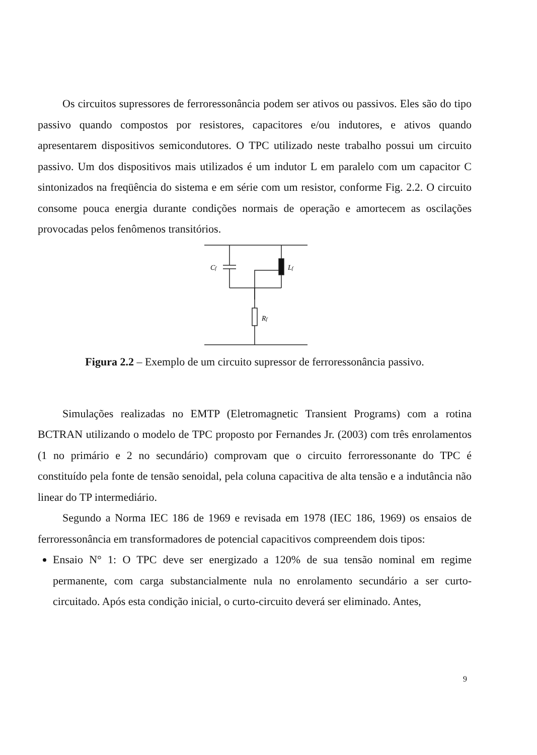Os circuitos supressores de ferroressonância podem ser ativos ou passivos. Eles são do tipo passivo quando compostos por resistores, capacitores e/ou indutores, e ativos quando apresentarem dispositivos semicondutores. O TPC utilizado neste trabalho possui um circuito passivo. Um dos dispositivos mais utilizados é um indutor L em paralelo com um capacitor C sintonizados na freqüência do sistema e em série com um resistor, conforme Fig. 2.2. O circuito consome pouca energia durante condições normais de operação e amortecem as oscilações provocadas pelos fenômenos transitórios.
Cf
Lf
Rf
Figura 2.2 – Exemplo de um circuito supressor de ferroressonância passivo.
Simulações realizadas no EMTP (Eletromagnetic Transient Programs) com a rotina BCTRAN utilizando o modelo de TPC proposto por Fernandes Jr. (2003) com três enrolamentos (1 no primário e 2 no secundário) comprovam que o circuito ferroressonante do TPC é constituído pela fonte de tensão senoidal, pela coluna capacitiva de alta tensão e a indutância não linear do TP intermediário.
Segundo a Norma IEC 186 de 1969 e revisada em 1978 (IEC 186, 1969) os ensaios de ferroressonância em transformadores de potencial capacitivos compreendem dois tipos:
Ensaio N° 1: O TPC deve ser energizado a 120% de sua tensão nominal em regime permanente, com carga substancialmente nula no enrolamento secundário a ser curto-circuitado. Após esta condição inicial, o curto-circuito deverá ser eliminado. Antes,
9